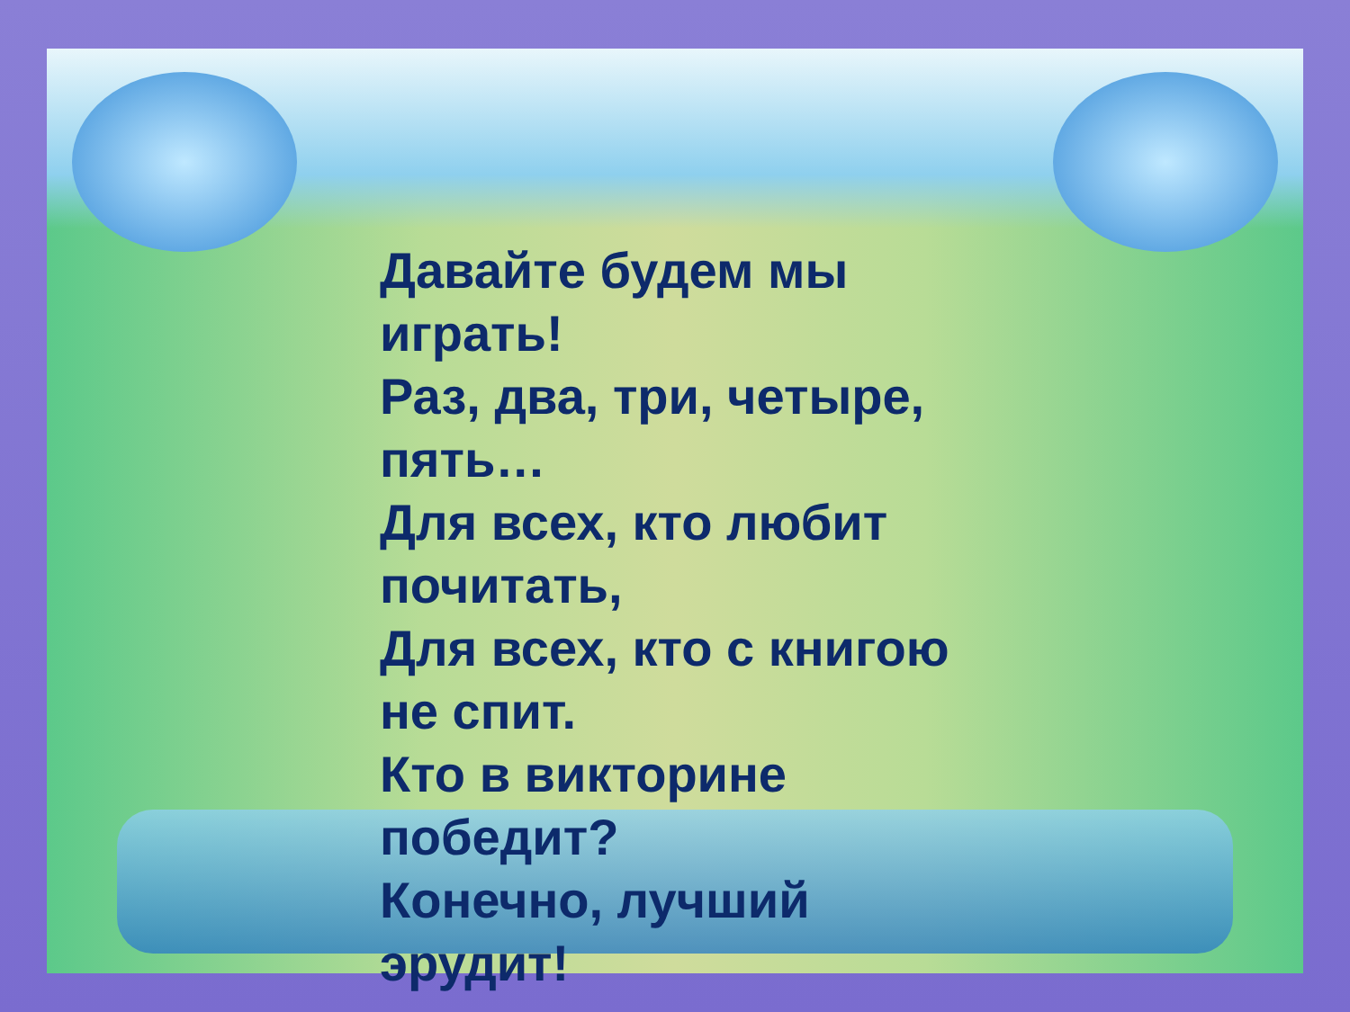Давайте будем мы
играть!
Раз, два, три, четыре,
пять…
Для всех, кто любит
почитать,
Для всех, кто с книгою
не спит.
Кто в викторине
победит?
Конечно, лучший
эрудит!